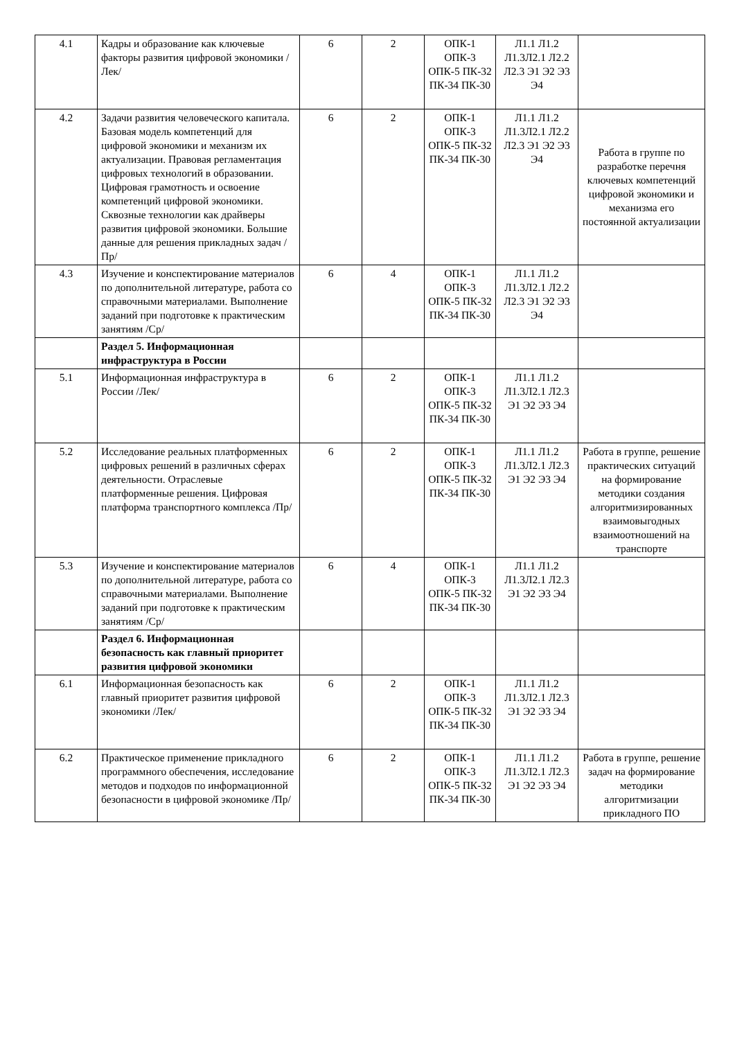| 4.1 | Кадры и образование как ключевые факторы развития цифровой экономики /Лек/ | 6 | 2 | ОПК-1 ОПК-3 ОПК-5 ПК-32 ПК-34 ПК-30 | Л1.1 Л1.2 Л1.3Л2.1 Л2.2 Л2.3 Э1 Э2 Э3 Э4 | |
| 4.2 | Задачи развития человеческого капитала. Базовая модель компетенций для цифровой экономики и механизм их актуализации. Правовая регламентация цифровых технологий в образовании. Цифровая грамотность и освоение компетенций цифровой экономики. Сквозные технологии как драйверы развития цифровой экономики. Большие данные для решения прикладных задач /Пр/ | 6 | 2 | ОПК-1 ОПК-3 ОПК-5 ПК-32 ПК-34 ПК-30 | Л1.1 Л1.2 Л1.3Л2.1 Л2.2 Л2.3 Э1 Э2 Э3 Э4 | Работа в группе по разработке перечня ключевых компетенций цифровой экономики и механизма его постоянной актуализации |
| 4.3 | Изучение и конспектирование материалов по дополнительной литературе, работа со справочными материалами. Выполнение заданий при подготовке к практическим занятиям /Ср/ | 6 | 4 | ОПК-1 ОПК-3 ОПК-5 ПК-32 ПК-34 ПК-30 | Л1.1 Л1.2 Л1.3Л2.1 Л2.2 Л2.3 Э1 Э2 Э3 Э4 | |
| | Раздел 5. Информационная инфраструктура в России | | | | | |
| 5.1 | Информационная инфраструктура в России /Лек/ | 6 | 2 | ОПК-1 ОПК-3 ОПК-5 ПК-32 ПК-34 ПК-30 | Л1.1 Л1.2 Л1.3Л2.1 Л2.3 Э1 Э2 Э3 Э4 | |
| 5.2 | Исследование реальных платформенных цифровых решений в различных сферах деятельности. Отраслевые платформенные решения. Цифровая платформа транспортного комплекса /Пр/ | 6 | 2 | ОПК-1 ОПК-3 ОПК-5 ПК-32 ПК-34 ПК-30 | Л1.1 Л1.2 Л1.3Л2.1 Л2.3 Э1 Э2 Э3 Э4 | Работа в группе, решение практических ситуаций на формирование методики создания алгоритмизированных взаимовыгодных взаимоотношений на транспорте |
| 5.3 | Изучение и конспектирование материалов по дополнительной литературе, работа со справочными материалами. Выполнение заданий при подготовке к практическим занятиям /Ср/ | 6 | 4 | ОПК-1 ОПК-3 ОПК-5 ПК-32 ПК-34 ПК-30 | Л1.1 Л1.2 Л1.3Л2.1 Л2.3 Э1 Э2 Э3 Э4 | |
| | Раздел 6. Информационная безопасность как главный приоритет развития цифровой экономики | | | | | |
| 6.1 | Информационная безопасность как главный приоритет развития цифровой экономики /Лек/ | 6 | 2 | ОПК-1 ОПК-3 ОПК-5 ПК-32 ПК-34 ПК-30 | Л1.1 Л1.2 Л1.3Л2.1 Л2.3 Э1 Э2 Э3 Э4 | |
| 6.2 | Практическое применение прикладного программного обеспечения, исследование методов и подходов по информационной безопасности в цифровой экономике /Пр/ | 6 | 2 | ОПК-1 ОПК-3 ОПК-5 ПК-32 ПК-34 ПК-30 | Л1.1 Л1.2 Л1.3Л2.1 Л2.3 Э1 Э2 Э3 Э4 | Работа в группе, решение задач на формирование методики алгоритмизации прикладного ПО |